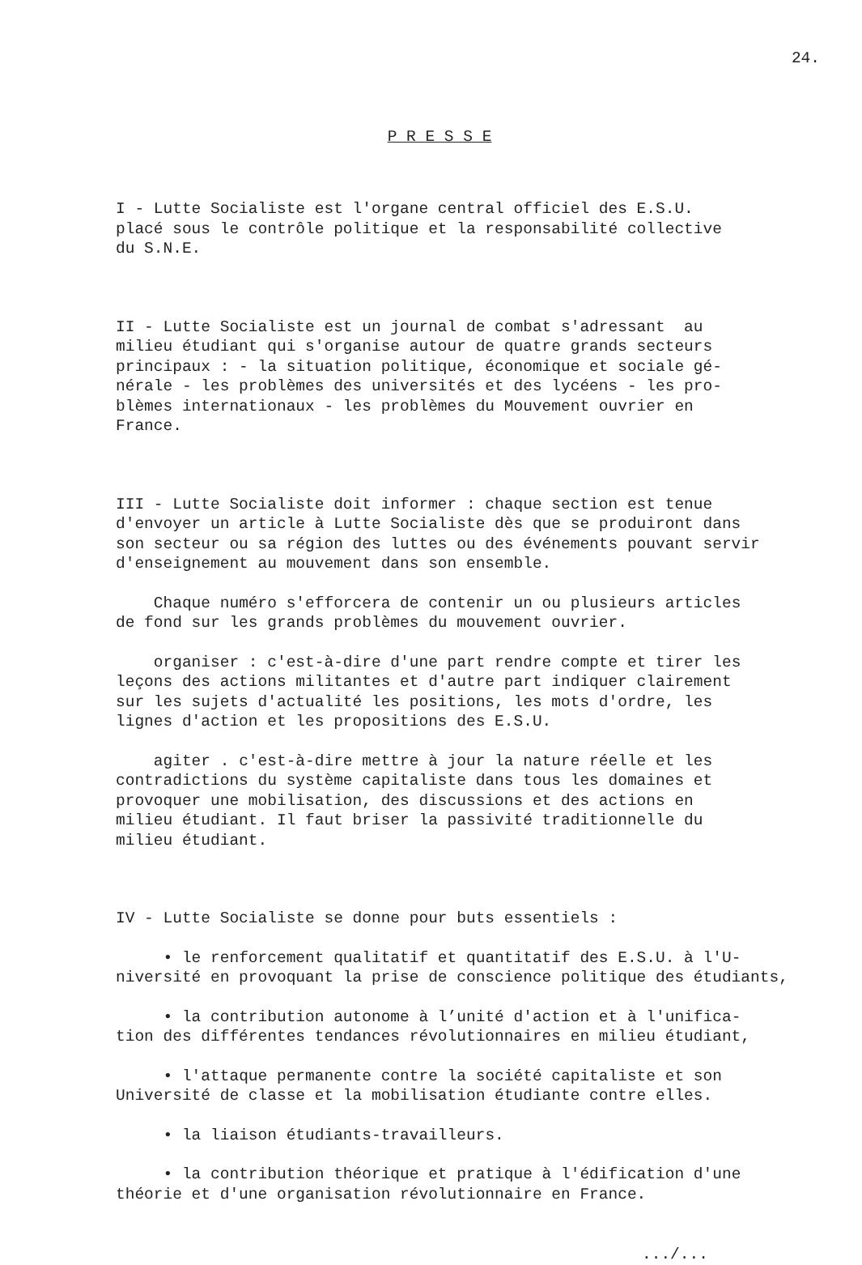24.
P R E S S E
I - Lutte Socialiste est l'organe central officiel des E.S.U. placé sous le contrôle politique et la responsabilité collective du S.N.E.
II - Lutte Socialiste est un journal de combat s'adressant au milieu étudiant qui s'organise autour de quatre grands secteurs principaux : - la situation politique, économique et sociale gé- nérale - les problèmes des universités et des lycéens - les pro- blèmes internationaux - les problèmes du Mouvement ouvrier en France.
III - Lutte Socialiste doit informer : chaque section est tenue d'envoyer un article à Lutte Socialiste dès que se produiront dans son secteur ou sa région des luttes ou des événements pouvant servir d'enseignement au mouvement dans son ensemble.
Chaque numéro s'efforcera de contenir un ou plusieurs articles de fond sur les grands problèmes du mouvement ouvrier.
organiser : c'est-à-dire d'une part rendre compte et tirer les leçons des actions militantes et d'autre part indiquer clairement sur les sujets d'actualité les positions, les mots d'ordre, les lignes d'action et les propositions des E.S.U.
agiter . c'est-à-dire mettre à jour la nature réelle et les contradictions du système capitaliste dans tous les domaines et provoquer une mobilisation, des discussions et des actions en milieu étudiant. Il faut briser la passivité traditionnelle du milieu étudiant.
IV - Lutte Socialiste se donne pour buts essentiels :
• le renforcement qualitatif et quantitatif des E.S.U. à l'U- niversité en provoquant la prise de conscience politique des étudiants,
• la contribution autonome à l’unité d'action et à l'unifica- tion des différentes tendances révolutionnaires en milieu étudiant,
• l'attaque permanente contre la société capitaliste et son Université de classe et la mobilisation étudiante contre elles.
• la liaison étudiants-travailleurs.
• la contribution théorique et pratique à l'édification d'une théorie et d'une organisation révolutionnaire en France.
.../...